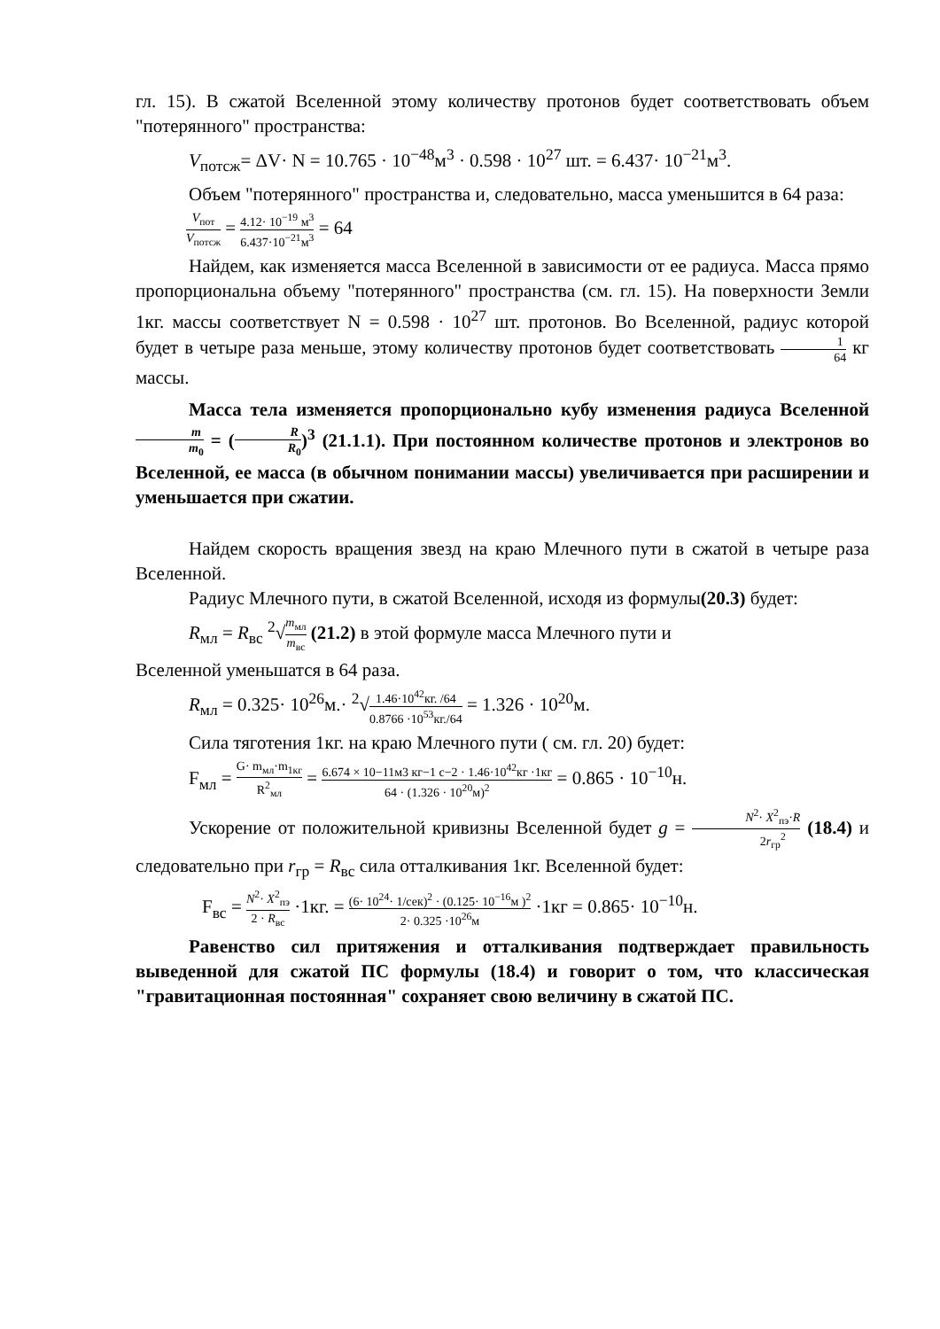гл. 15). В сжатой Вселенной этому количеству протонов будет соответствовать объем "потерянного" пространства:
V<sub>потсж</sub>= ΔV· N = 10.765 · 10<sup>−48</sup>м<sup>3</sup> · 0.598 · 10<sup>27</sup> шт. = 6.437· 10<sup>−21</sup>м<sup>3</sup>.
Объем "потерянного" пространства и, следовательно, масса уменьшится в 64 раза:
V<sub>пот</sub> V<sub>потсж</sub> = 4.12· 10<sup>−19</sup> м<sup>3</sup> 6.437·10<sup>−21</sup>м<sup>3</sup> = 64
Найдем, как изменяется масса Вселенной в зависимости от ее радиуса. Масса прямо пропорциональна объему "потерянного" пространства (см. гл. 15). На поверхности Земли 1кг. массы соответствует N = 0.598 · 10<sup>27</sup> шт. протонов. Во Вселенной, радиус которой будет в четыре раза меньше, этому количеству протонов будет соответствовать 1 64 кг массы.
Масса тела изменяется пропорционально кубу изменения радиуса Вселенной m m<sub>0</sub> = (R R<sub>0</sub>)<sup>3</sup> (21.1.1). При постоянном количестве протонов и электронов во Вселенной, ее масса (в обычном понимании массы) увеличивается при расширении и уменьшается при сжатии.
Найдем скорость вращения звезд на краю Млечного пути в сжатой в четыре раза Вселенной.
Радиус Млечного пути, в сжатой Вселенной, исходя из формулы(20.3) будет:
R<sub>мл</sub> = R<sub>вс</sub> <sup>2</sup>√m<sub>мл</sub> m<sub>вс</sub> (21.2) в этой формуле масса Млечного пути и
Вселенной уменьшатся в 64 раза.
R<sub>мл</sub> = 0.325· 10<sup>26</sup>м.· <sup>2</sup>√1.46·10<sup>42</sup>кг. /64 0.8766 ·10<sup>53</sup>кг./64 = 1.326 · 10<sup>20</sup>м.
Сила тяготения 1кг. на краю Млечного пути ( см. гл. 20) будет:
F<sub>мл</sub> = G· m<sub>мл</sub>·m<sub>1кг</sub> R<sup>2</sup><sub>мл</sub> = 6.674 × 10−11м3 кг−1 с−2 · 1.46·10<sup>42</sup>кг ·1кг 64 · (1.326 · 10<sup>20</sup>м)<sup>2</sup> = 0.865 · 10<sup>−10</sup>н.
Ускорение от положительной кривизны Вселенной будет g = N<sup>2</sup>· X<sup>2</sup><sub>пэ</sub>·R 2r<sub>гр</sub><sup>2</sup> (18.4) и следовательно при r<sub>гр</sub> = R<sub>вс</sub> сила отталкивания 1кг. Вселенной будет:
F<sub>вс</sub> = N<sup>2</sup>· X<sup>2</sup><sub>пэ</sub> 2 · R<sub>вс</sub> ·1кг. = (6· 10<sup>24</sup>· 1/сек)<sup>2</sup> · (0.125· 10<sup>−16</sup>м )<sup>2</sup> 2· 0.325 ·10<sup>26</sup>м ·1кг = 0.865· 10<sup>−10</sup>н.
Равенство сил притяжения и отталкивания подтверждает правильность выведенной для сжатой ПС формулы (18.4) и говорит о том, что классическая "гравитационная постоянная" сохраняет свою величину в сжатой ПС.